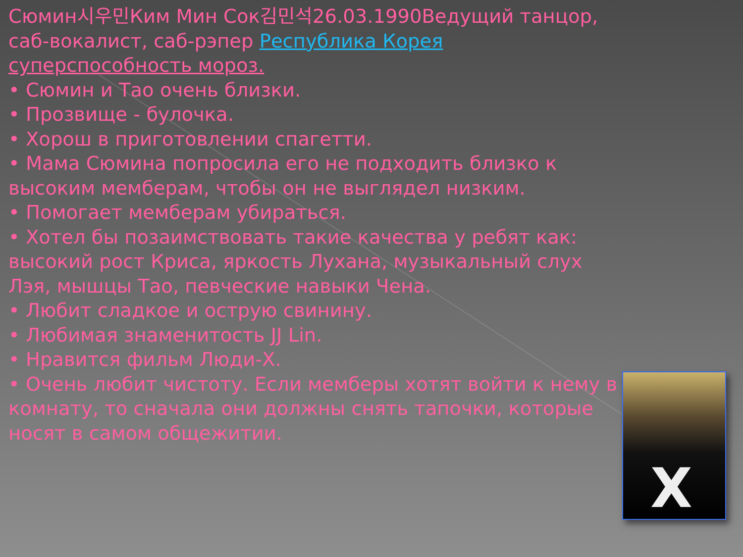Сюмин시우민Ким Мин Сок김민석26.03.1990Ведущий танцор, саб-вокалист, саб-рэпер Республика Корея суперспособность мороз.
• Сюмин и Тао очень близки.
• Прозвище - булочка.
• Хорош в приготовлении спагетти.
• Мама Сюмина попросила его не подходить близко к высоким мемберам, чтобы он не выглядел низким.
• Помогает мемберам убираться.
• Хотел бы позаимствовать такие качества у ребят как: высокий рост Криса, яркость Лухана, музыкальный слух Лэя, мышцы Тао, певческие навыки Чена.
• Любит сладкое и острую свинину.
• Любимая знаменитость JJ Lin.
• Нравится фильм Люди-Х.
• Очень любит чистоту. Если мемберы хотят войти к нему в комнату, то сначала они должны снять тапочки, которые носят в самом общежитии.
X